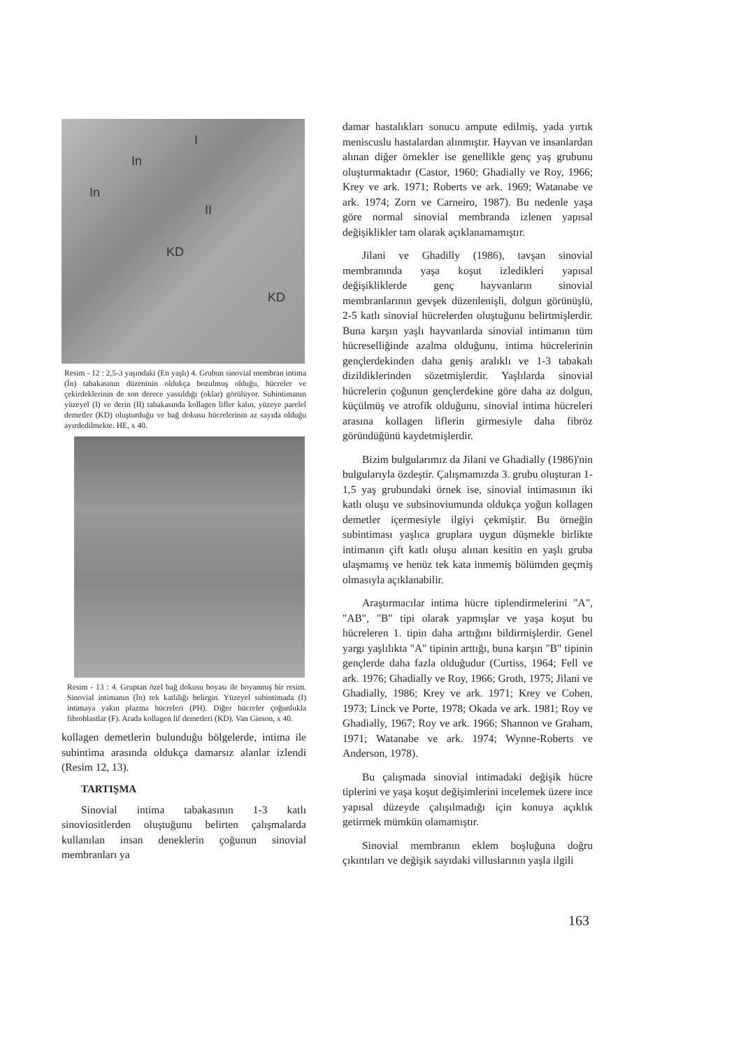In
I
In
II
KD
KD
Resim - 12 : 2,5-3 yaşındaki (En yaşlı) 4. Grubun sinovial membran intima (İn) tabakasının düzeninin oldukça bozulmuş olduğu, hücreler ve çekirdeklerinin de son derece yassıldığı (oklar) görülüyor. Subintimanın yüzeyel (I) ve derin (II) tabakasında kollagen lifler kalın, yüzeye parelel demetler (KD) oluşturduğu ve bağ dokusu hücrelerinin az sayıda olduğu ayırdedilmekte. HE, x 40.
Resim - 13 : 4. Gruptan özel bağ dokusu boyası ile boyanmış bir resim. Sinovial intimanın (İn) tek katlılığı belirgin. Yüzeyel subintimada (I) intimaya yakın plazma hücreleri (PH). Diğer hücreler çoğunlukla fibroblastlar (F). Arada kollagen lif demetleri (KD). Van Gieson, x 40.
kollagen demetlerin bulunduğu bölgelerde, intima ile subintima arasında oldukça damarsız alanlar izlendi (Resim 12, 13).
TARTIŞMA
Sinovial intima tabakasının 1-3 katlı sinoviositlerden oluştuğunu belirten çalışmalarda kullanılan insan deneklerin çoğunun sinovial membranları ya
damar hastalıkları sonucu ampute edilmiş, yada yırtık meniscuslu hastalardan alınmıştır. Hayvan ve insanlardan alınan diğer örnekler ise genellikle genç yaş grubunu oluşturmaktadır (Castor, 1960; Ghadially ve Roy, 1966; Krey ve ark. 1971; Roberts ve ark. 1969; Watanabe ve ark. 1974; Zorn ve Carneiro, 1987). Bu nedenle yaşa göre normal sinovial membranda izlenen yapısal değişiklikler tam olarak açıklanamamıştır.
Jilani ve Ghadilly (1986), tavşan sinovial membranında yaşa koşut izledikleri yapısal değişikliklerde genç hayvanların sinovial membranlarının gevşek düzenlenişli, dolgun görünüşlü, 2-5 katlı sinovial hücrelerden oluştuğunu belirtmişlerdir. Buna karşın yaşlı hayvanlarda sinovial intimanın tüm hücreselliğinde azalma olduğunu, intima hücrelerinin gençlerdekinden daha geniş aralıklı ve 1-3 tabakalı dizildiklerinden sözetmişlerdir. Yaşlılarda sinovial hücrelerin çoğunun gençlerdekine göre daha az dolgun, küçülmüş ve atrofik olduğunu, sinovial intima hücreleri arasına kollagen liflerin girmesiyle daha fibröz göründüğünü kaydetmişlerdir.
Bizim bulgularımız da Jilani ve Ghadially (1986)'nin bulgularıyla özdeştir. Çalışmamızda 3. grubu oluşturan 1-1,5 yaş grubundaki örnek ise, sinovial intimasının iki katlı oluşu ve subsinoviumunda oldukça yoğun kollagen demetler içermesiyle ilgiyi çekmiştir. Bu örneğin subintiması yaşlıca gruplara uygun düşmekle birlikte intimanın çift katlı oluşu alınan kesitin en yaşlı gruba ulaşmamış ve henüz tek kata inmemiş bölümden geçmiş olmasıyla açıklanabilir.
Araştırmacılar intima hücre tiplendirmelerini "A", "AB", "B" tipi olarak yapmışlar ve yaşa koşut bu hücreleren 1. tipin daha arttığını bildirmişlerdir. Genel yargı yaşlılıkta "A" tipinin arttığı, buna karşın "B" tipinin gençlerde daha fazla olduğudur (Curtiss, 1964; Fell ve ark. 1976; Ghadially ve Roy, 1966; Groth, 1975; Jilani ve Ghadially, 1986; Krey ve ark. 1971; Krey ve Cohen, 1973; Linck ve Porte, 1978; Okada ve ark. 1981; Roy ve Ghadially, 1967; Roy ve ark. 1966; Shannon ve Graham, 1971; Watanabe ve ark. 1974; Wynne-Roberts ve Anderson, 1978).
Bu çalışmada sinovial intimadaki değişik hücre tiplerini ve yaşa koşut değişimlerini incelemek üzere ince yapısal düzeyde çalışılmadığı için konuya açıklık getirmek mümkün olamamıştır.
Sinovial membranın eklem boşluğuna doğru çıkıntıları ve değişik sayıdaki villuslarının yaşla ilgili
163